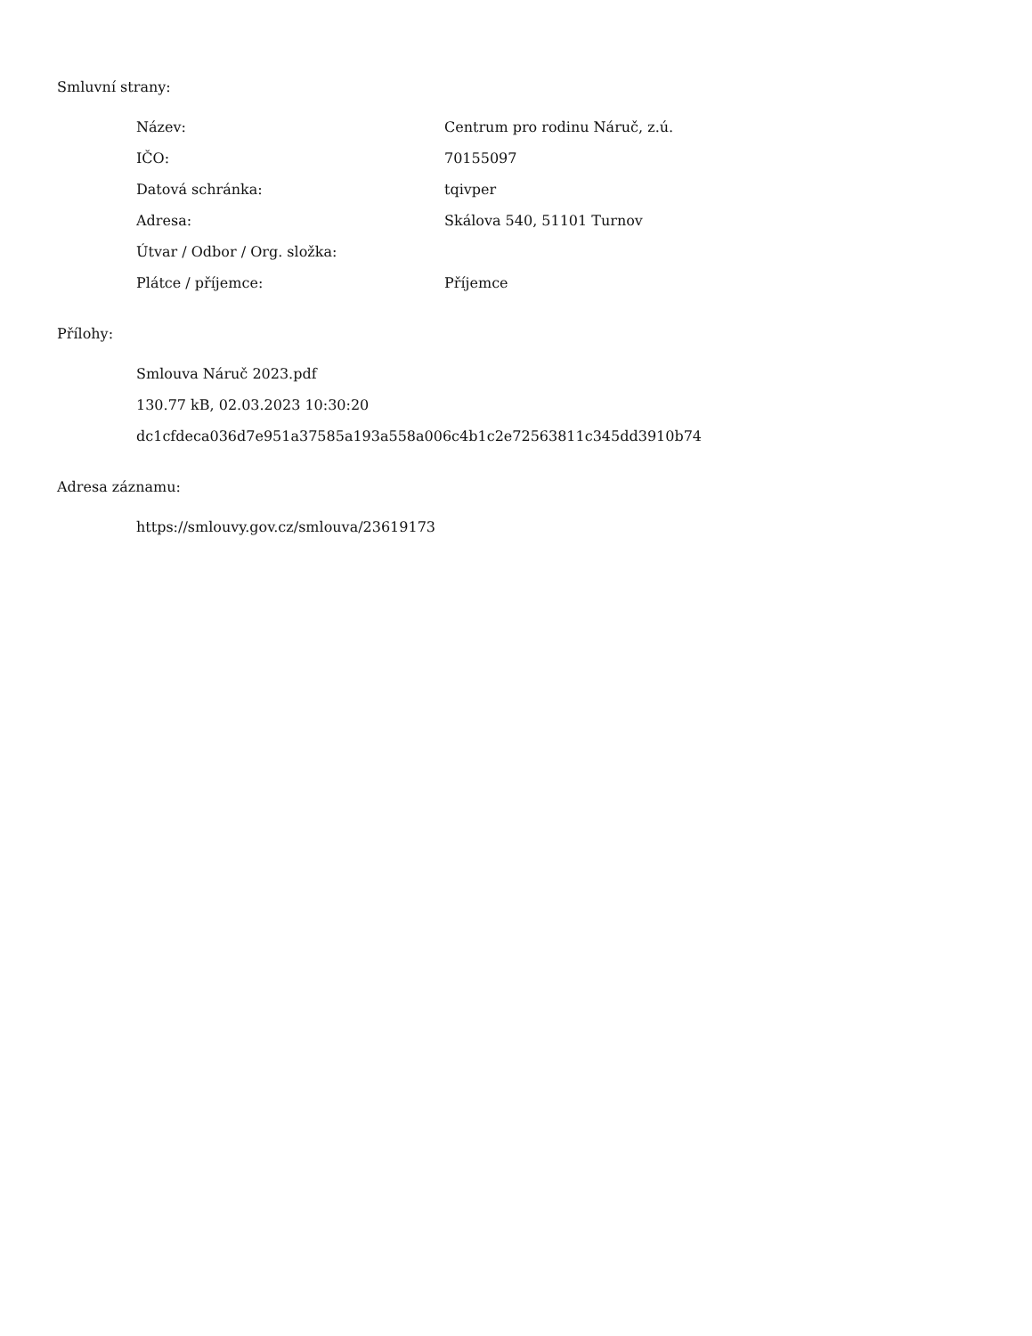Smluvní strany:
| Název: | Centrum pro rodinu Náruč, z.ú. |
| IČO: | 70155097 |
| Datová schránka: | tqivper |
| Adresa: | Skálova 540, 51101 Turnov |
| Útvar / Odbor / Org. složka: | |
| Plátce / příjemce: | Příjemce |
Přílohy:
Smlouva Náruč 2023.pdf
130.77 kB, 02.03.2023 10:30:20
dc1cfdeca036d7e951a37585a193a558a006c4b1c2e72563811c345dd3910b74
Adresa záznamu:
https://smlouvy.gov.cz/smlouva/23619173